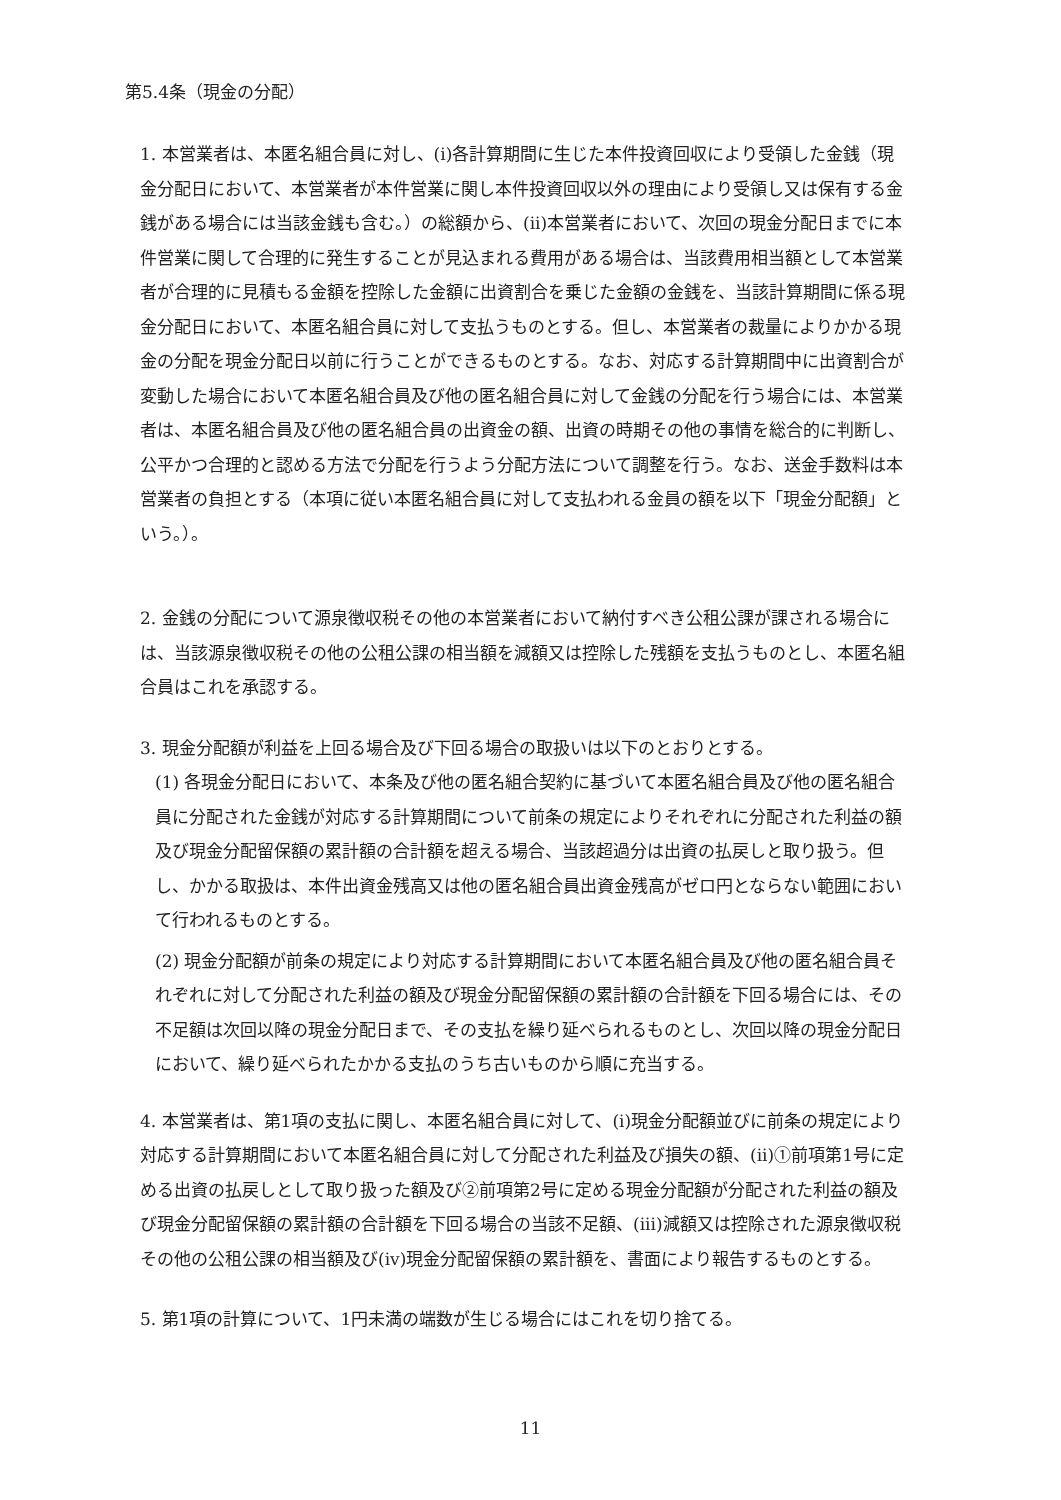第5.4条（現金の分配）
1. 本営業者は、本匿名組合員に対し、(i)各計算期間に生じた本件投資回収により受領した金銭（現金分配日において、本営業者が本件営業に関し本件投資回収以外の理由により受領し又は保有する金銭がある場合には当該金銭も含む。）の総額から、(ii)本営業者において、次回の現金分配日までに本件営業に関して合理的に発生することが見込まれる費用がある場合は、当該費用相当額として本営業者が合理的に見積もる金額を控除した金額に出資割合を乗じた金額の金銭を、当該計算期間に係る現金分配日において、本匿名組合員に対して支払うものとする。但し、本営業者の裁量によりかかる現金の分配を現金分配日以前に行うことができるものとする。なお、対応する計算期間中に出資割合が変動した場合において本匿名組合員及び他の匿名組合員に対して金銭の分配を行う場合には、本営業者は、本匿名組合員及び他の匿名組合員の出資金の額、出資の時期その他の事情を総合的に判断し、公平かつ合理的と認める方法で分配を行うよう分配方法について調整を行う。なお、送金手数料は本営業者の負担とする（本項に従い本匿名組合員に対して支払われる金員の額を以下「現金分配額」という。）。
2. 金銭の分配について源泉徴収税その他の本営業者において納付すべき公租公課が課される場合には、当該源泉徴収税その他の公租公課の相当額を減額又は控除した残額を支払うものとし、本匿名組合員はこれを承認する。
3. 現金分配額が利益を上回る場合及び下回る場合の取扱いは以下のとおりとする。
(1) 各現金分配日において、本条及び他の匿名組合契約に基づいて本匿名組合員及び他の匿名組合員に分配された金銭が対応する計算期間について前条の規定によりそれぞれに分配された利益の額及び現金分配留保額の累計額の合計額を超える場合、当該超過分は出資の払戻しと取り扱う。但し、かかる取扱は、本件出資金残高又は他の匿名組合員出資金残高がゼロ円とならない範囲において行われるものとする。
(2) 現金分配額が前条の規定により対応する計算期間において本匿名組合員及び他の匿名組合員それぞれに対して分配された利益の額及び現金分配留保額の累計額の合計額を下回る場合には、その不足額は次回以降の現金分配日まで、その支払を繰り延べられるものとし、次回以降の現金分配日において、繰り延べられたかかる支払のうち古いものから順に充当する。
4. 本営業者は、第1項の支払に関し、本匿名組合員に対して、(i)現金分配額並びに前条の規定により対応する計算期間において本匿名組合員に対して分配された利益及び損失の額、(ii)①前項第1号に定める出資の払戻しとして取り扱った額及び②前項第2号に定める現金分配額が分配された利益の額及び現金分配留保額の累計額の合計額を下回る場合の当該不足額、(iii)減額又は控除された源泉徴収税その他の公租公課の相当額及び(iv)現金分配留保額の累計額を、書面により報告するものとする。
5. 第1項の計算について、1円未満の端数が生じる場合にはこれを切り捨てる。
11